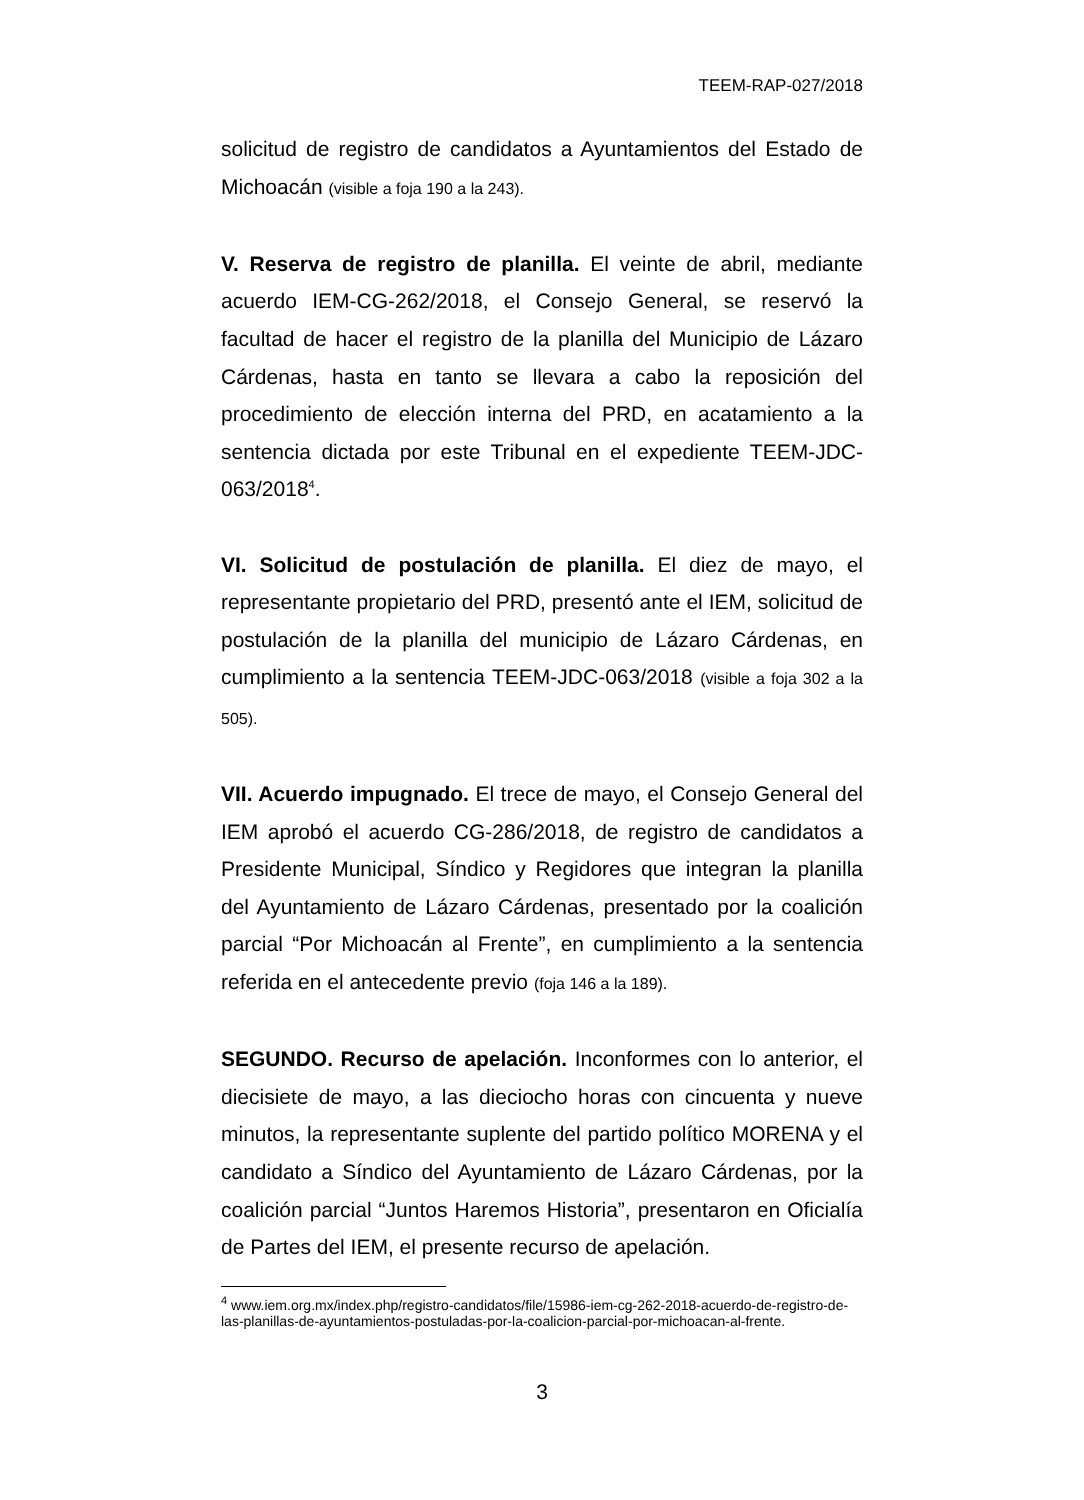TEEM-RAP-027/2018
solicitud de registro de candidatos a Ayuntamientos del Estado de Michoacán (visible a foja 190 a la 243).
V. Reserva de registro de planilla. El veinte de abril, mediante acuerdo IEM-CG-262/2018, el Consejo General, se reservó la facultad de hacer el registro de la planilla del Municipio de Lázaro Cárdenas, hasta en tanto se llevara a cabo la reposición del procedimiento de elección interna del PRD, en acatamiento a la sentencia dictada por este Tribunal en el expediente TEEM-JDC-063/2018<sup>4</sup>.
VI. Solicitud de postulación de planilla. El diez de mayo, el representante propietario del PRD, presentó ante el IEM, solicitud de postulación de la planilla del municipio de Lázaro Cárdenas, en cumplimiento a la sentencia TEEM-JDC-063/2018 (visible a foja 302 a la 505).
VII. Acuerdo impugnado. El trece de mayo, el Consejo General del IEM aprobó el acuerdo CG-286/2018, de registro de candidatos a Presidente Municipal, Síndico y Regidores que integran la planilla del Ayuntamiento de Lázaro Cárdenas, presentado por la coalición parcial “Por Michoacán al Frente”, en cumplimiento a la sentencia referida en el antecedente previo (foja 146 a la 189).
SEGUNDO. Recurso de apelación. Inconformes con lo anterior, el diecisiete de mayo, a las dieciocho horas con cincuenta y nueve minutos, la representante suplente del partido político MORENA y el candidato a Síndico del Ayuntamiento de Lázaro Cárdenas, por la coalición parcial “Juntos Haremos Historia”, presentaron en Oficialía de Partes del IEM, el presente recurso de apelación.
<sup>4</sup> www.iem.org.mx/index.php/registro-candidatos/file/15986-iem-cg-262-2018-acuerdo-de-registro-de-las-planillas-de-ayuntamientos-postuladas-por-la-coalicion-parcial-por-michoacan-al-frente.
3